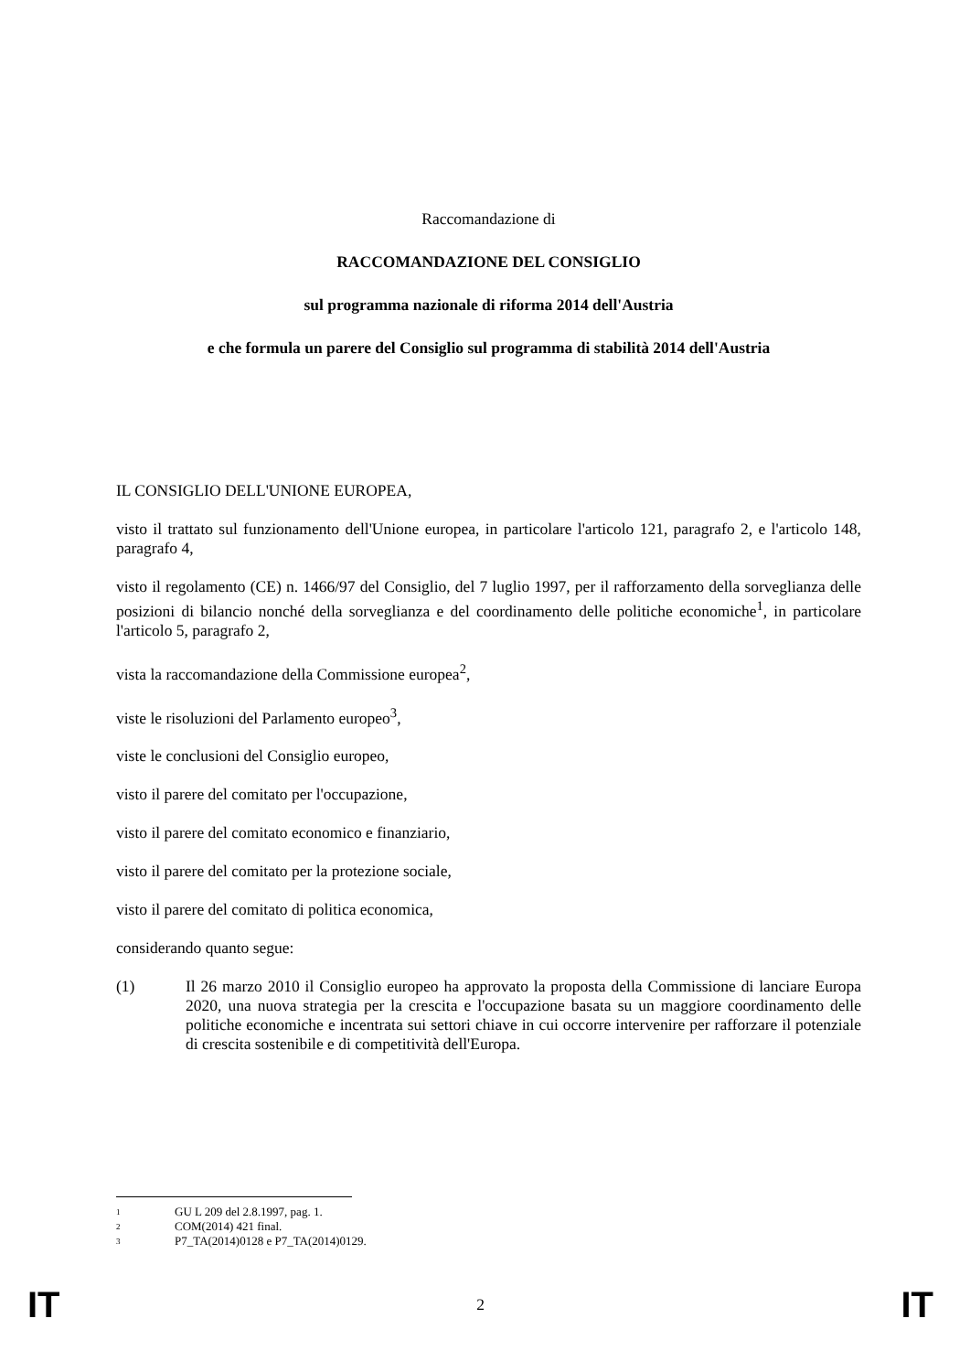Raccomandazione di
RACCOMANDAZIONE DEL CONSIGLIO
sul programma nazionale di riforma 2014 dell'Austria
e che formula un parere del Consiglio sul programma di stabilità 2014 dell'Austria
IL CONSIGLIO DELL'UNIONE EUROPEA,
visto il trattato sul funzionamento dell'Unione europea, in particolare l'articolo 121, paragrafo 2, e l'articolo 148, paragrafo 4,
visto il regolamento (CE) n. 1466/97 del Consiglio, del 7 luglio 1997, per il rafforzamento della sorveglianza delle posizioni di bilancio nonché della sorveglianza e del coordinamento delle politiche economiche<sup>1</sup>, in particolare l'articolo 5, paragrafo 2,
vista la raccomandazione della Commissione europea<sup>2</sup>,
viste le risoluzioni del Parlamento europeo<sup>3</sup>,
viste le conclusioni del Consiglio europeo,
visto il parere del comitato per l'occupazione,
visto il parere del comitato economico e finanziario,
visto il parere del comitato per la protezione sociale,
visto il parere del comitato di politica economica,
considerando quanto segue:
(1)
Il 26 marzo 2010 il Consiglio europeo ha approvato la proposta della Commissione di lanciare Europa 2020, una nuova strategia per la crescita e l'occupazione basata su un maggiore coordinamento delle politiche economiche e incentrata sui settori chiave in cui occorre intervenire per rafforzare il potenziale di crescita sostenibile e di competitività dell'Europa.
<sup>1</sup> GU L 209 del 2.8.1997, pag. 1.
<sup>2</sup> COM(2014) 421 final.
<sup>3</sup> P7_TA(2014)0128 e P7_TA(2014)0129.
IT 2 IT